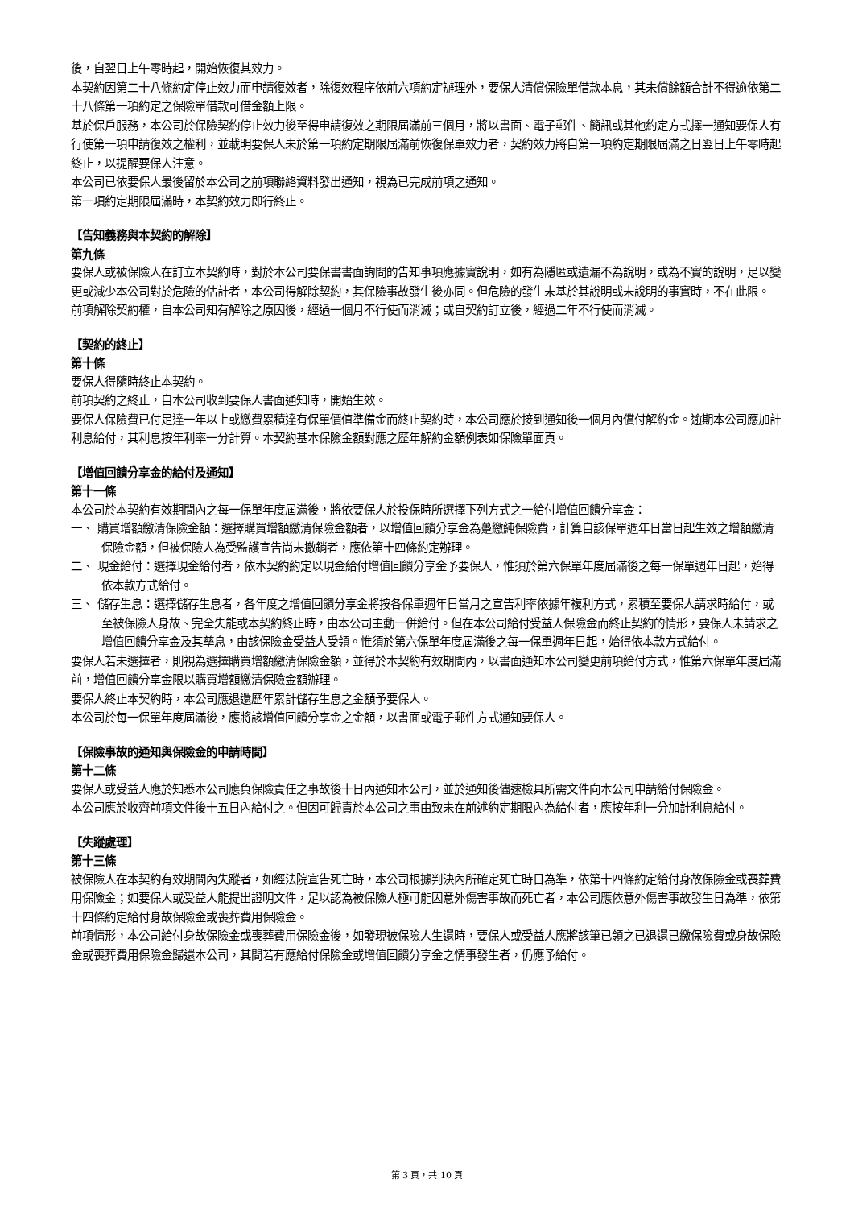後，自翌日上午零時起，開始恢復其效力。
本契約因第二十八條約定停止效力而申請復效者，除復效程序依前六項約定辦理外，要保人清償保險單借款本息，其未償餘額合計不得逾依第二十八條第一項約定之保險單借款可借金額上限。
基於保戶服務，本公司於保險契約停止效力後至得申請復效之期限屆滿前三個月，將以書面、電子郵件、簡訊或其他約定方式擇一通知要保人有行使第一項申請復效之權利，並載明要保人未於第一項約定期限屆滿前恢復保單效力者，契約效力將自第一項約定期限屆滿之日翌日上午零時起終止，以提醒要保人注意。
本公司已依要保人最後留於本公司之前項聯絡資料發出通知，視為已完成前項之通知。
第一項約定期限屆滿時，本契約效力即行終止。
【告知義務與本契約的解除】
第九條
要保人或被保險人在訂立本契約時，對於本公司要保書書面詢問的告知事項應據實說明，如有為隱匿或遺漏不為說明，或為不實的說明，足以變更或減少本公司對於危險的估計者，本公司得解除契約，其保險事故發生後亦同。但危險的發生未基於其說明或未說明的事實時，不在此限。
前項解除契約權，自本公司知有解除之原因後，經過一個月不行使而消滅；或自契約訂立後，經過二年不行使而消滅。
【契約的終止】
第十條
要保人得隨時終止本契約。
前項契約之終止，自本公司收到要保人書面通知時，開始生效。
要保人保險費已付足達一年以上或繳費累積達有保單價值準備金而終止契約時，本公司應於接到通知後一個月內償付解約金。逾期本公司應加計利息給付，其利息按年利率一分計算。本契約基本保險金額對應之歷年解約金額例表如保險單面頁。
【增值回饋分享金的給付及通知】
第十一條
本公司於本契約有效期間內之每一保單年度屆滿後，將依要保人於投保時所選擇下列方式之一給付增值回饋分享金：
一、 購買增額繳清保險金額：選擇購買增額繳清保險金額者，以增值回饋分享金為躉繳純保險費，計算自該保單週年日當日起生效之增額繳清保險金額，但被保險人為受監護宣告尚未撤銷者，應依第十四條約定辦理。
二、 現金給付：選擇現金給付者，依本契約約定以現金給付增值回饋分享金予要保人，惟須於第六保單年度屆滿後之每一保單週年日起，始得依本款方式給付。
三、 儲存生息：選擇儲存生息者，各年度之增值回饋分享金將按各保單週年日當月之宣告利率依據年複利方式，累積至要保人請求時給付，或至被保險人身故、完全失能或本契約終止時，由本公司主動一併給付。但在本公司給付受益人保險金而終止契約的情形，要保人未請求之增值回饋分享金及其孳息，由該保險金受益人受領。惟須於第六保單年度屆滿後之每一保單週年日起，始得依本款方式給付。
要保人若未選擇者，則視為選擇購買增額繳清保險金額，並得於本契約有效期間內，以書面通知本公司變更前項給付方式，惟第六保單年度屆滿前，增值回饋分享金限以購買增額繳清保險金額辦理。
要保人終止本契約時，本公司應退還歷年累計儲存生息之金額予要保人。
本公司於每一保單年度屆滿後，應將該增值回饋分享金之金額，以書面或電子郵件方式通知要保人。
【保險事故的通知與保險金的申請時間】
第十二條
要保人或受益人應於知悉本公司應負保險責任之事故後十日內通知本公司，並於通知後儘速檢具所需文件向本公司申請給付保險金。
本公司應於收齊前項文件後十五日內給付之。但因可歸責於本公司之事由致未在前述約定期限內為給付者，應按年利一分加計利息給付。
【失蹤處理】
第十三條
被保險人在本契約有效期間內失蹤者，如經法院宣告死亡時，本公司根據判決內所確定死亡時日為準，依第十四條約定給付身故保險金或喪葬費用保險金；如要保人或受益人能提出證明文件，足以認為被保險人極可能因意外傷害事故而死亡者，本公司應依意外傷害事故發生日為準，依第十四條約定給付身故保險金或喪葬費用保險金。
前項情形，本公司給付身故保險金或喪葬費用保險金後，如發現被保險人生還時，要保人或受益人應將該筆已領之已退還已繳保險費或身故保險金或喪葬費用保險金歸還本公司，其間若有應給付保險金或增值回饋分享金之情事發生者，仍應予給付。
第 3 頁，共 10 頁